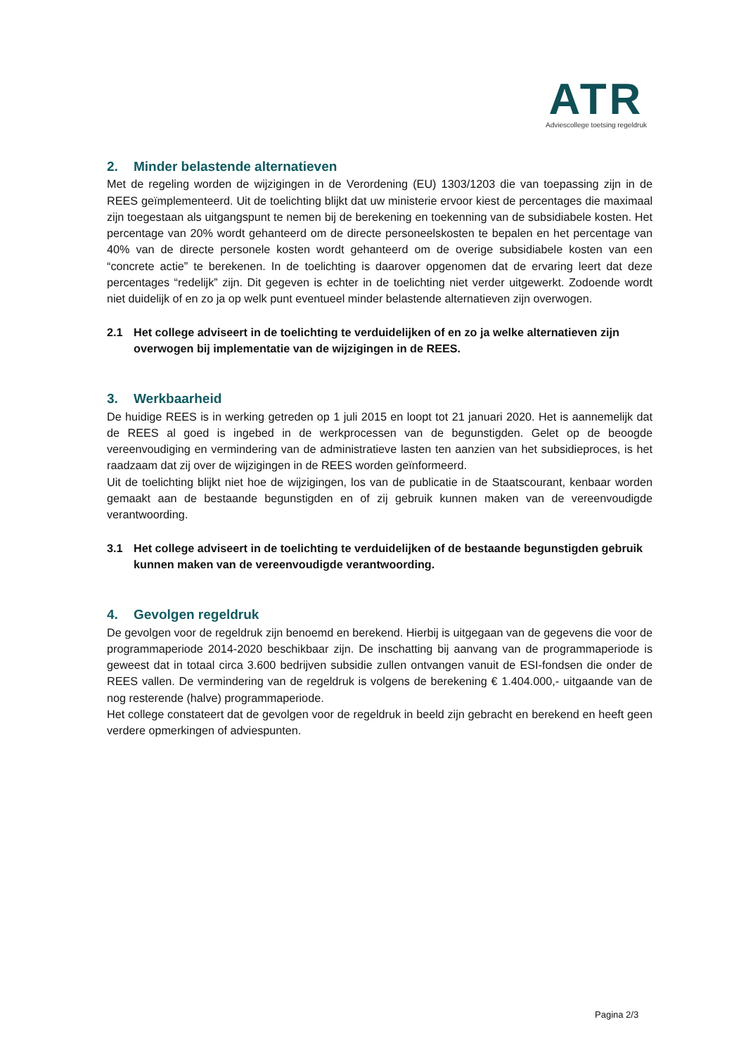ATR
Adviescollege toetsing regeldruk
2. Minder belastende alternatieven
Met de regeling worden de wijzigingen in de Verordening (EU) 1303/1203 die van toepassing zijn in de REES geïmplementeerd. Uit de toelichting blijkt dat uw ministerie ervoor kiest de percentages die maximaal zijn toegestaan als uitgangspunt te nemen bij de berekening en toekenning van de subsidiabele kosten. Het percentage van 20% wordt gehanteerd om de directe personeelskosten te bepalen en het percentage van 40% van de directe personele kosten wordt gehanteerd om de overige subsidiabele kosten van een “concrete actie” te berekenen. In de toelichting is daarover opgenomen dat de ervaring leert dat deze percentages “redelijk” zijn. Dit gegeven is echter in de toelichting niet verder uitgewerkt. Zodoende wordt niet duidelijk of en zo ja op welk punt eventueel minder belastende alternatieven zijn overwogen.
2.1 Het college adviseert in de toelichting te verduidelijken of en zo ja welke alternatieven zijn overwogen bij implementatie van de wijzigingen in de REES.
3. Werkbaarheid
De huidige REES is in werking getreden op 1 juli 2015 en loopt tot 21 januari 2020. Het is aannemelijk dat de REES al goed is ingebed in de werkprocessen van de begunstigden. Gelet op de beoogde vereenvoudiging en vermindering van de administratieve lasten ten aanzien van het subsidieproces, is het raadzaam dat zij over de wijzigingen in de REES worden geïnformeerd.
Uit de toelichting blijkt niet hoe de wijzigingen, los van de publicatie in de Staatscourant, kenbaar worden gemaakt aan de bestaande begunstigden en of zij gebruik kunnen maken van de vereenvoudigde verantwoording.
3.1 Het college adviseert in de toelichting te verduidelijken of de bestaande begunstigden gebruik kunnen maken van de vereenvoudigde verantwoording.
4. Gevolgen regeldruk
De gevolgen voor de regeldruk zijn benoemd en berekend. Hierbij is uitgegaan van de gegevens die voor de programmaperiode 2014-2020 beschikbaar zijn. De inschatting bij aanvang van de programmaperiode is geweest dat in totaal circa 3.600 bedrijven subsidie zullen ontvangen vanuit de ESI-fondsen die onder de REES vallen. De vermindering van de regeldruk is volgens de berekening € 1.404.000,- uitgaande van de nog resterende (halve) programmaperiode.
Het college constateert dat de gevolgen voor de regeldruk in beeld zijn gebracht en berekend en heeft geen verdere opmerkingen of adviespunten.
Pagina 2/3